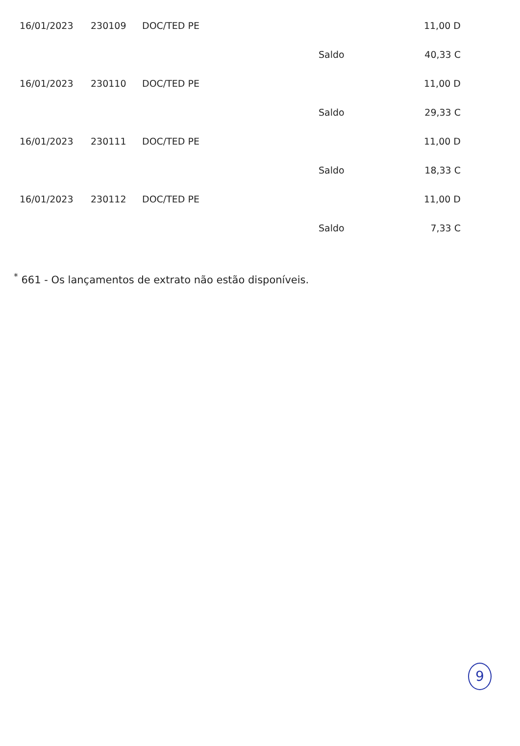| 16/01/2023 | 230109 | DOC/TED PE | | 11,00 D |
| | | | Saldo | 40,33 C |
| 16/01/2023 | 230110 | DOC/TED PE | | 11,00 D |
| | | | Saldo | 29,33 C |
| 16/01/2023 | 230111 | DOC/TED PE | | 11,00 D |
| | | | Saldo | 18,33 C |
| 16/01/2023 | 230112 | DOC/TED PE | | 11,00 D |
| | | | Saldo | 7,33 C |
<sup>*</sup> 661 - Os lançamentos de extrato não estão disponíveis.
9